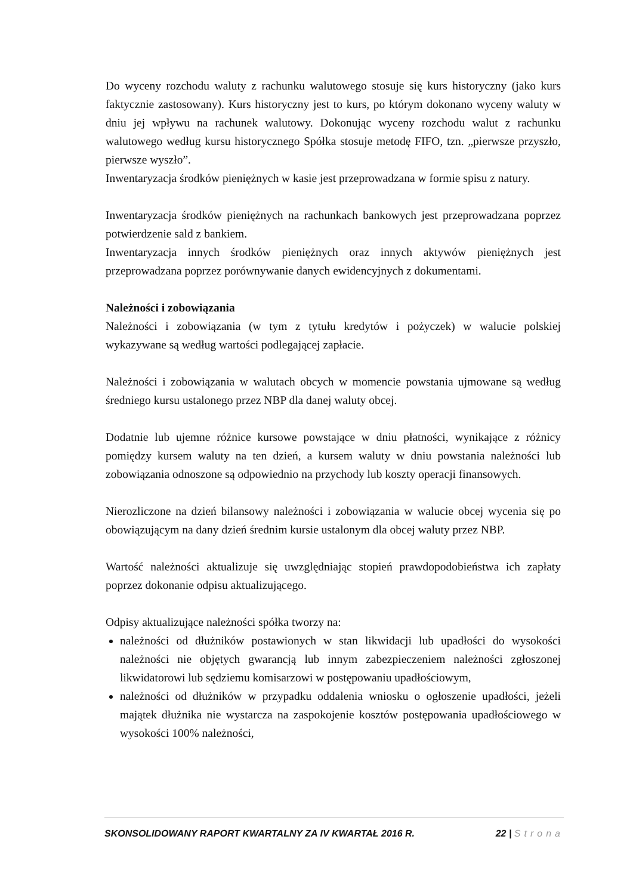Do wyceny rozchodu waluty z rachunku walutowego stosuje się kurs historyczny (jako kurs faktycznie zastosowany). Kurs historyczny jest to kurs, po którym dokonano wyceny waluty w dniu jej wpływu na rachunek walutowy. Dokonując wyceny rozchodu walut z rachunku walutowego według kursu historycznego Spółka stosuje metodę FIFO, tzn. „pierwsze przyszło, pierwsze wyszło”.
Inwentaryzacja środków pieniężnych w kasie jest przeprowadzana w formie spisu z natury.
Inwentaryzacja środków pieniężnych na rachunkach bankowych jest przeprowadzana poprzez potwierdzenie sald z bankiem.
Inwentaryzacja innych środków pieniężnych oraz innych aktywów pieniężnych jest przeprowadzana poprzez porównywanie danych ewidencyjnych z dokumentami.
Należności i zobowiązania
Należności i zobowiązania (w tym z tytułu kredytów i pożyczek) w walucie polskiej wykazywane są według wartości podlegającej zapłacie.
Należności i zobowiązania w walutach obcych w momencie powstania ujmowane są według średniego kursu ustalonego przez NBP dla danej waluty obcej.
Dodatnie lub ujemne różnice kursowe powstające w dniu płatności, wynikające z różnicy pomiędzy kursem waluty na ten dzień, a kursem waluty w dniu powstania należności lub zobowiązania odnoszone są odpowiednio na przychody lub koszty operacji finansowych.
Nierozliczone na dzień bilansowy należności i zobowiązania w walucie obcej wycenia się po obowiązującym na dany dzień średnim kursie ustalonym dla obcej waluty przez NBP.
Wartość należności aktualizuje się uwzględniając stopień prawdopodobieństwa ich zapłaty poprzez dokonanie odpisu aktualizującego.
Odpisy aktualizujące należności spółka tworzy na:
należności od dłużników postawionych w stan likwidacji lub upadłości do wysokości należności nie objętych gwarancją lub innym zabezpieczeniem należności zgłoszonej likwidatorowi lub sędziemu komisarzowi w postępowaniu upadłościowym,
należności od dłużników w przypadku oddalenia wniosku o ogłoszenie upadłości, jeżeli majątek dłużnika nie wystarcza na zaspokojenie kosztów postępowania upadłościowego w wysokości 100% należności,
SKONSOLIDOWANY RAPORT KWARTALNY ZA IV KWARTAŁ 2016 R. 22 | Strona